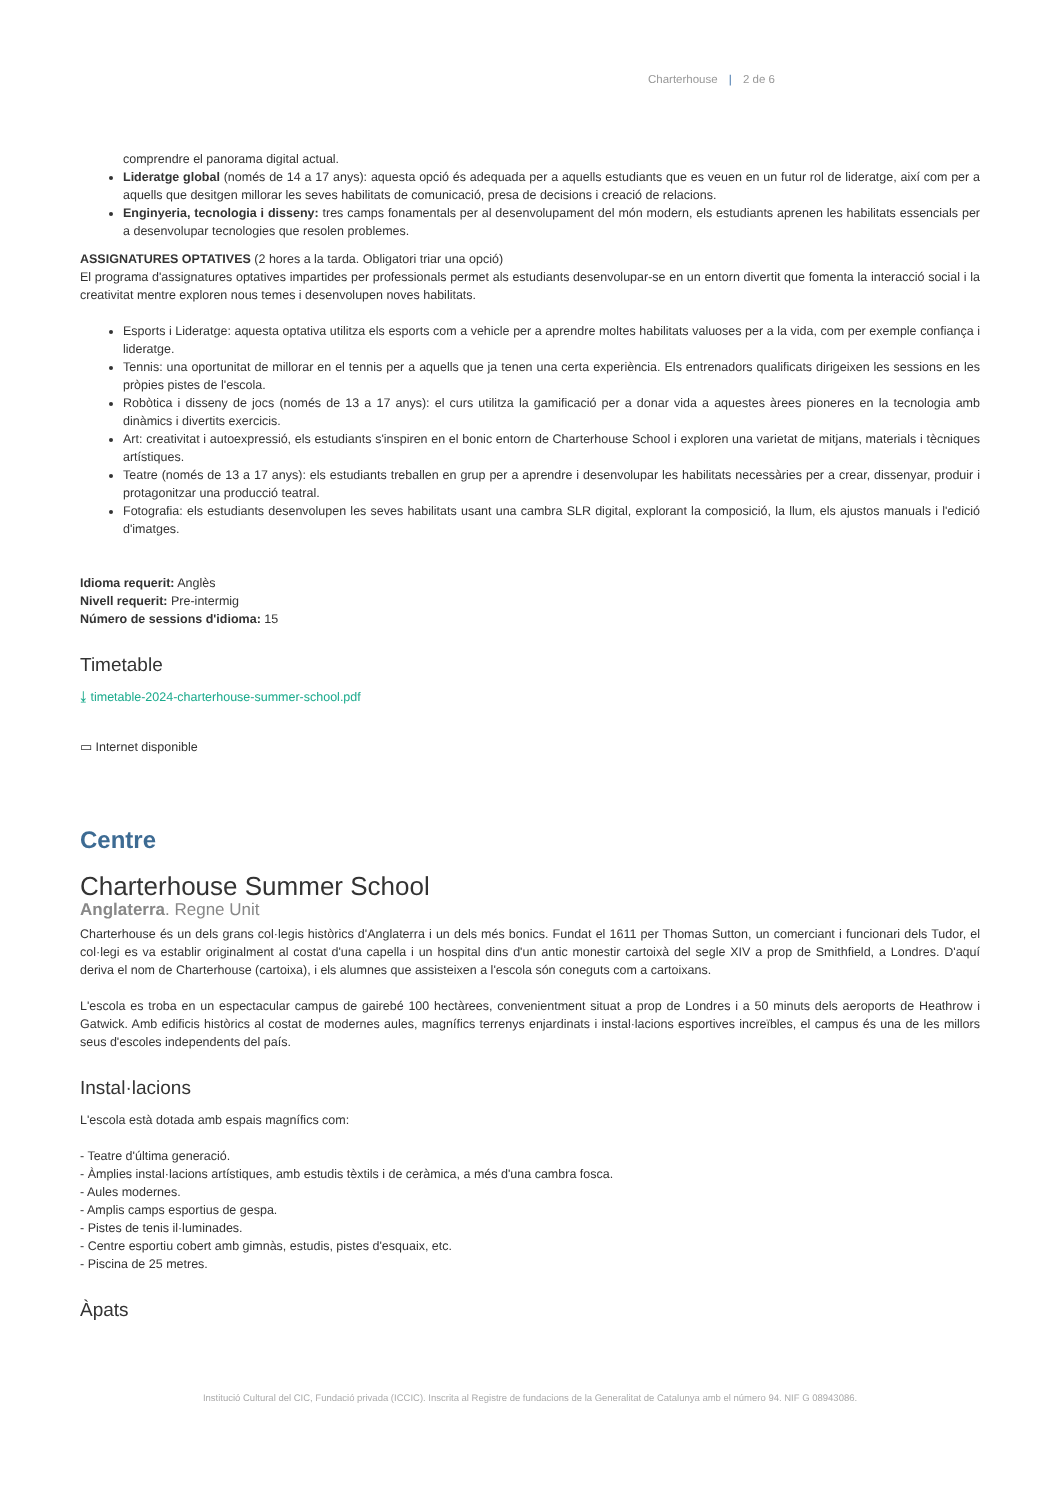Charterhouse | 2 de 6
comprendre el panorama digital actual.
Lideratge global (només de 14 a 17 anys): aquesta opció és adequada per a aquells estudiants que es veuen en un futur rol de lideratge, així com per a aquells que desitgen millorar les seves habilitats de comunicació, presa de decisions i creació de relacions.
Enginyeria, tecnologia i disseny: tres camps fonamentals per al desenvolupament del món modern, els estudiants aprenen les habilitats essencials per a desenvolupar tecnologies que resolen problemes.
ASSIGNATURES OPTATIVES (2 hores a la tarda. Obligatori triar una opció)
El programa d'assignatures optatives impartides per professionals permet als estudiants desenvolupar-se en un entorn divertit que fomenta la interacció social i la creativitat mentre exploren nous temes i desenvolupen noves habilitats.
Esports i Lideratge: aquesta optativa utilitza els esports com a vehicle per a aprendre moltes habilitats valuoses per a la vida, com per exemple confiança i lideratge.
Tennis: una oportunitat de millorar en el tennis per a aquells que ja tenen una certa experiència. Els entrenadors qualificats dirigeixen les sessions en les pròpies pistes de l'escola.
Robòtica i disseny de jocs (només de 13 a 17 anys): el curs utilitza la gamificació per a donar vida a aquestes àrees pioneres en la tecnologia amb dinàmics i divertits exercicis.
Art: creativitat i autoexpressió, els estudiants s'inspiren en el bonic entorn de Charterhouse School i exploren una varietat de mitjans, materials i tècniques artístiques.
Teatre (només de 13 a 17 anys): els estudiants treballen en grup per a aprendre i desenvolupar les habilitats necessàries per a crear, dissenyar, produir i protagonitzar una producció teatral.
Fotografia: els estudiants desenvolupen les seves habilitats usant una cambra SLR digital, explorant la composició, la llum, els ajustos manuals i l'edició d'imatges.
Idioma requerit: Anglès
Nivell requerit: Pre-intermig
Número de sessions d'idioma: 15
Timetable
⤓ timetable-2024-charterhouse-summer-school.pdf
▭ Internet disponible
Centre
Charterhouse Summer School
Anglaterra. Regne Unit
Charterhouse és un dels grans col·legis històrics d'Anglaterra i un dels més bonics. Fundat el 1611 per Thomas Sutton, un comerciant i funcionari dels Tudor, el col·legi es va establir originalment al costat d'una capella i un hospital dins d'un antic monestir cartoixà del segle XIV a prop de Smithfield, a Londres. D'aquí deriva el nom de Charterhouse (cartoixa), i els alumnes que assisteixen a l'escola són coneguts com a cartoixans.
L'escola es troba en un espectacular campus de gairebé 100 hectàrees, convenientment situat a prop de Londres i a 50 minuts dels aeroports de Heathrow i Gatwick. Amb edificis històrics al costat de modernes aules, magnífics terrenys enjardinats i instal·lacions esportives increïbles, el campus és una de les millors seus d'escoles independents del país.
Instal·lacions
L'escola està dotada amb espais magnífics com:
- Teatre d'última generació.
- Àmplies instal·lacions artístiques, amb estudis tèxtils i de ceràmica, a més d'una cambra fosca.
- Aules modernes.
- Amplis camps esportius de gespa.
- Pistes de tenis il·luminades.
- Centre esportiu cobert amb gimnàs, estudis, pistes d'esquaix, etc.
- Piscina de 25 metres.
Àpats
Institució Cultural del CIC, Fundació privada (ICCIC). Inscrita al Registre de fundacions de la Generalitat de Catalunya amb el número 94. NIF G 08943086.